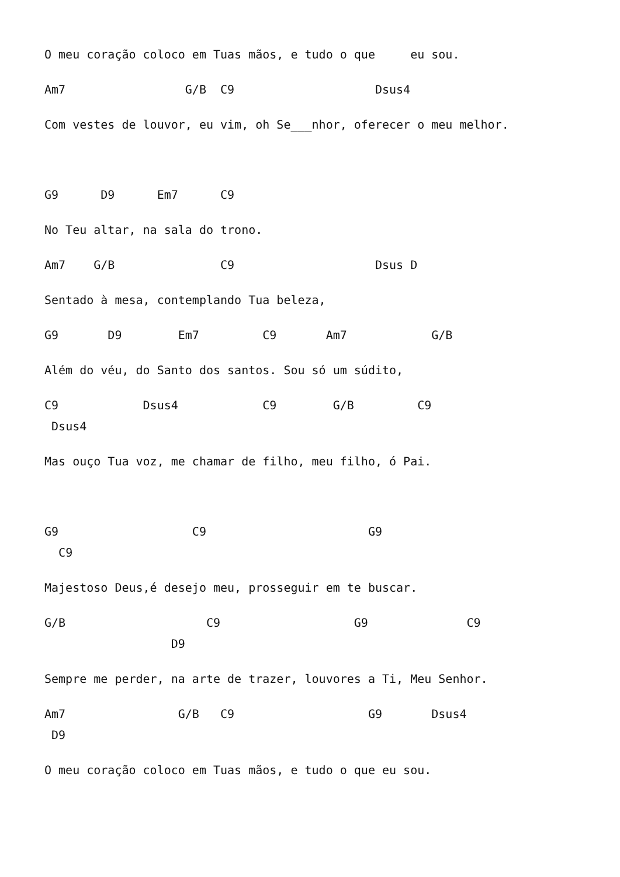O meu coração coloco em Tuas mãos, e tudo o que eu sou.
Am7 G/B C9 Dsus4
Com vestes de louvor, eu vim, oh Se___nhor, oferecer o meu melhor.
G9 D9 Em7 C9
No Teu altar, na sala do trono.
Am7 G/B C9 Dsus D
Sentado à mesa, contemplando Tua beleza,
G9 D9 Em7 C9 Am7 G/B
Além do véu, do Santo dos santos. Sou só um súdito,
C9 Dsus4 C9 G/B C9 Dsus4
Mas ouço Tua voz, me chamar de filho, meu filho, ó Pai.
G9 C9 G9 C9
Majestoso Deus,é desejo meu, prosseguir em te buscar.
G/B C9 G9 C9 D9
Sempre me perder, na arte de trazer, louvores a Ti, Meu Senhor.
Am7 G/B C9 G9 Dsus4 D9
O meu coração coloco em Tuas mãos, e tudo o que eu sou.